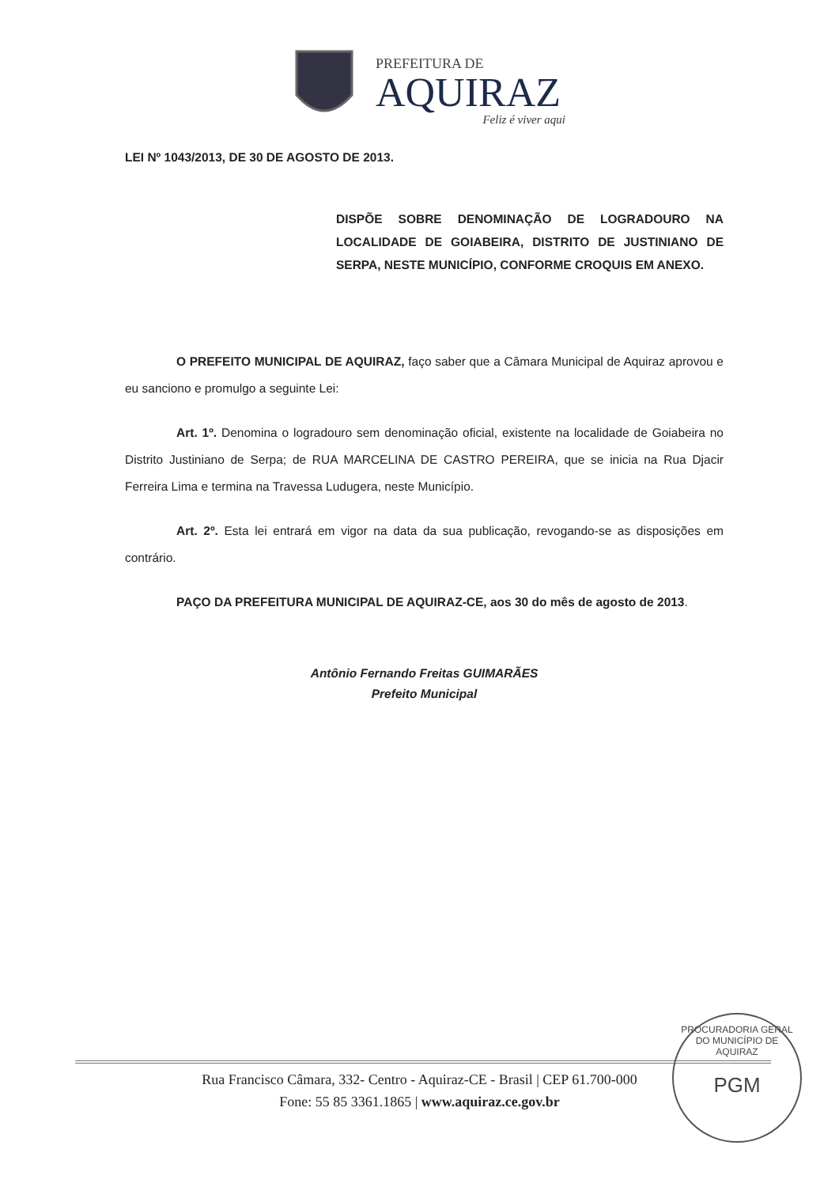PREFEITURA DE
AQUIRAZ
Feliz é viver aqui
LEI Nº 1043/2013, DE 30 DE AGOSTO DE 2013.
DISPÕE SOBRE DENOMINAÇÃO DE LOGRADOURO NA LOCALIDADE DE GOIABEIRA, DISTRITO DE JUSTINIANO DE SERPA, NESTE MUNICÍPIO, CONFORME CROQUIS EM ANEXO.
O PREFEITO MUNICIPAL DE AQUIRAZ, faço saber que a Câmara Municipal de Aquiraz aprovou e eu sanciono e promulgo a seguinte Lei:
Art. 1º. Denomina o logradouro sem denominação oficial, existente na localidade de Goiabeira no Distrito Justiniano de Serpa; de RUA MARCELINA DE CASTRO PEREIRA, que se inicia na Rua Djacir Ferreira Lima e termina na Travessa Ludugera, neste Município.
Art. 2º. Esta lei entrará em vigor na data da sua publicação, revogando-se as disposições em contrário.
PAÇO DA PREFEITURA MUNICIPAL DE AQUIRAZ-CE, aos 30 do mês de agosto de 2013.
Antônio Fernando Freitas GUIMARÃES
Prefeito Municipal
PROCURADORIA GERAL DO MUNICÍPIO DE AQUIRAZ
PGM
Rua Francisco Câmara, 332- Centro - Aquiraz-CE - Brasil | CEP 61.700-000
Fone: 55 85 3361.1865 | www.aquiraz.ce.gov.br